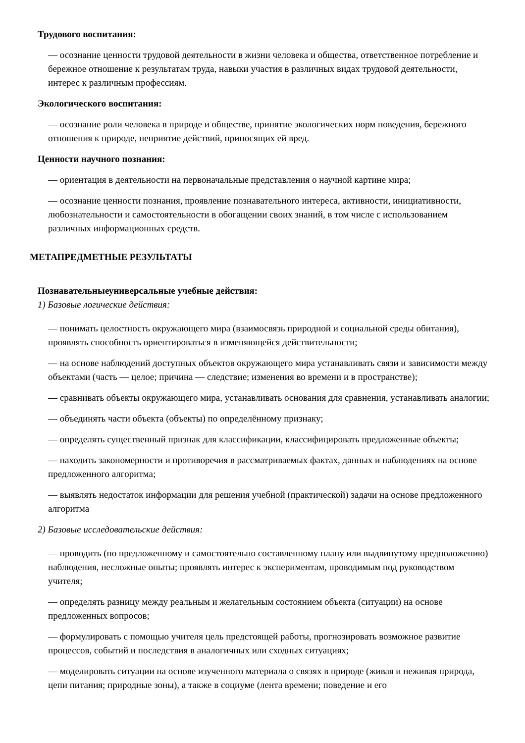Трудового воспитания:
— осознание ценности трудовой деятельности в жизни человека и общества, ответственное потребление и бережное отношение к результатам труда, навыки участия в различных видах трудовой деятельности, интерес к различным профессиям.
Экологического воспитания:
— осознание роли человека в природе и обществе, принятие экологических норм поведения, бережного отношения к природе, неприятие действий, приносящих ей вред.
Ценности научного познания:
— ориентация в деятельности на первоначальные представления о научной картине мира;
— осознание ценности познания, проявление познавательного интереса, активности, инициативности, любознательности и самостоятельности в обогащении своих знаний, в том числе с использованием различных информационных средств.
МЕТАПРЕДМЕТНЫЕ РЕЗУЛЬТАТЫ
Познавательныеуниверсальные учебные действия:
1) Базовые логические действия:
— понимать целостность окружающего мира (взаимосвязь природной и социальной среды обитания), проявлять способность ориентироваться в изменяющейся действительности;
— на основе наблюдений доступных объектов окружающего мира устанавливать связи и зависимости между объектами (часть — целое; причина — следствие; изменения во времени и в пространстве);
— сравнивать объекты окружающего мира, устанавливать основания для сравнения, устанавливать аналогии;
— объединять части объекта (объекты) по определённому признаку;
— определять существенный признак для классификации, классифицировать предложенные объекты;
— находить закономерности и противоречия в рассматриваемых фактах, данных и наблюдениях на основе предложенного алгоритма;
— выявлять недостаток информации для решения учебной (практической) задачи на основе предложенного алгоритма
2) Базовые исследовательские действия:
— проводить (по предложенному и самостоятельно составленному плану или выдвинутому предположению) наблюдения, несложные опыты; проявлять интерес к экспериментам, проводимым под руководством учителя;
— определять разницу между реальным и желательным состоянием объекта (ситуации) на основе предложенных вопросов;
— формулировать с помощью учителя цель предстоящей работы, прогнозировать возможное развитие процессов, событий и последствия в аналогичных или сходных ситуациях;
— моделировать ситуации на основе изученного материала о связях в природе (живая и неживая природа, цепи питания; природные зоны), а также в социуме (лента времени; поведение и его